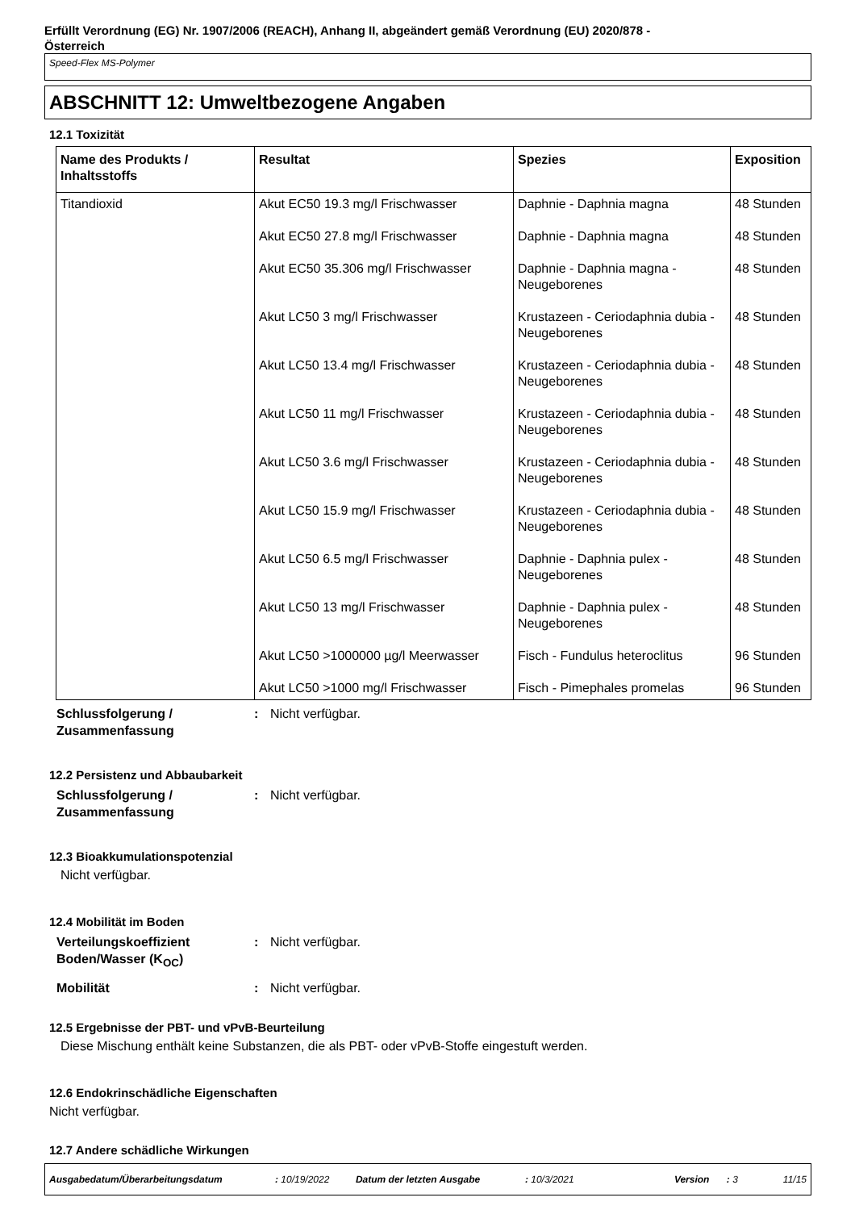Erfüllt Verordnung (EG) Nr. 1907/2006 (REACH), Anhang II, abgeändert gemäß Verordnung (EU) 2020/878 -
Österreich
Speed-Flex MS-Polymer
ABSCHNITT 12: Umweltbezogene Angaben
12.1 Toxizität
| Name des Produkts / Inhaltsstoffs | Resultat | Spezies | Exposition |
| --- | --- | --- | --- |
| Titandioxid | Akut EC50 19.3 mg/l Frischwasser | Daphnie - Daphnia magna | 48 Stunden |
| | Akut EC50 27.8 mg/l Frischwasser | Daphnie - Daphnia magna | 48 Stunden |
| | Akut EC50 35.306 mg/l Frischwasser | Daphnie - Daphnia magna - Neugeborenes | 48 Stunden |
| | Akut LC50 3 mg/l Frischwasser | Krustazeen - Ceriodaphnia dubia - Neugeborenes | 48 Stunden |
| | Akut LC50 13.4 mg/l Frischwasser | Krustazeen - Ceriodaphnia dubia - Neugeborenes | 48 Stunden |
| | Akut LC50 11 mg/l Frischwasser | Krustazeen - Ceriodaphnia dubia - Neugeborenes | 48 Stunden |
| | Akut LC50 3.6 mg/l Frischwasser | Krustazeen - Ceriodaphnia dubia - Neugeborenes | 48 Stunden |
| | Akut LC50 15.9 mg/l Frischwasser | Krustazeen - Ceriodaphnia dubia - Neugeborenes | 48 Stunden |
| | Akut LC50 6.5 mg/l Frischwasser | Daphnie - Daphnia pulex - Neugeborenes | 48 Stunden |
| | Akut LC50 13 mg/l Frischwasser | Daphnie - Daphnia pulex - Neugeborenes | 48 Stunden |
| | Akut LC50 >1000000 µg/l Meerwasser | Fisch - Fundulus heteroclitus | 96 Stunden |
| | Akut LC50 >1000 mg/l Frischwasser | Fisch - Pimephales promelas | 96 Stunden |
Schlussfolgerung / Zusammenfassung
: Nicht verfügbar.
12.2 Persistenz und Abbaubarkeit
Schlussfolgerung / Zusammenfassung
: Nicht verfügbar.
12.3 Bioakkumulationspotenzial
Nicht verfügbar.
12.4 Mobilität im Boden
Verteilungskoeffizient Boden/Wasser (K<sub>OC</sub>)
: Nicht verfügbar.
Mobilität : Nicht verfügbar.
12.5 Ergebnisse der PBT- und vPvB-Beurteilung
Diese Mischung enthält keine Substanzen, die als PBT- oder vPvB-Stoffe eingestuft werden.
12.6 Endokrinschädliche Eigenschaften
Nicht verfügbar.
12.7 Andere schädliche Wirkungen
Ausgabedatum/Überarbeitungsdatum: 10/19/2022 Datum der letzten Ausgabe: 10/3/2021 Version: 3 11/15